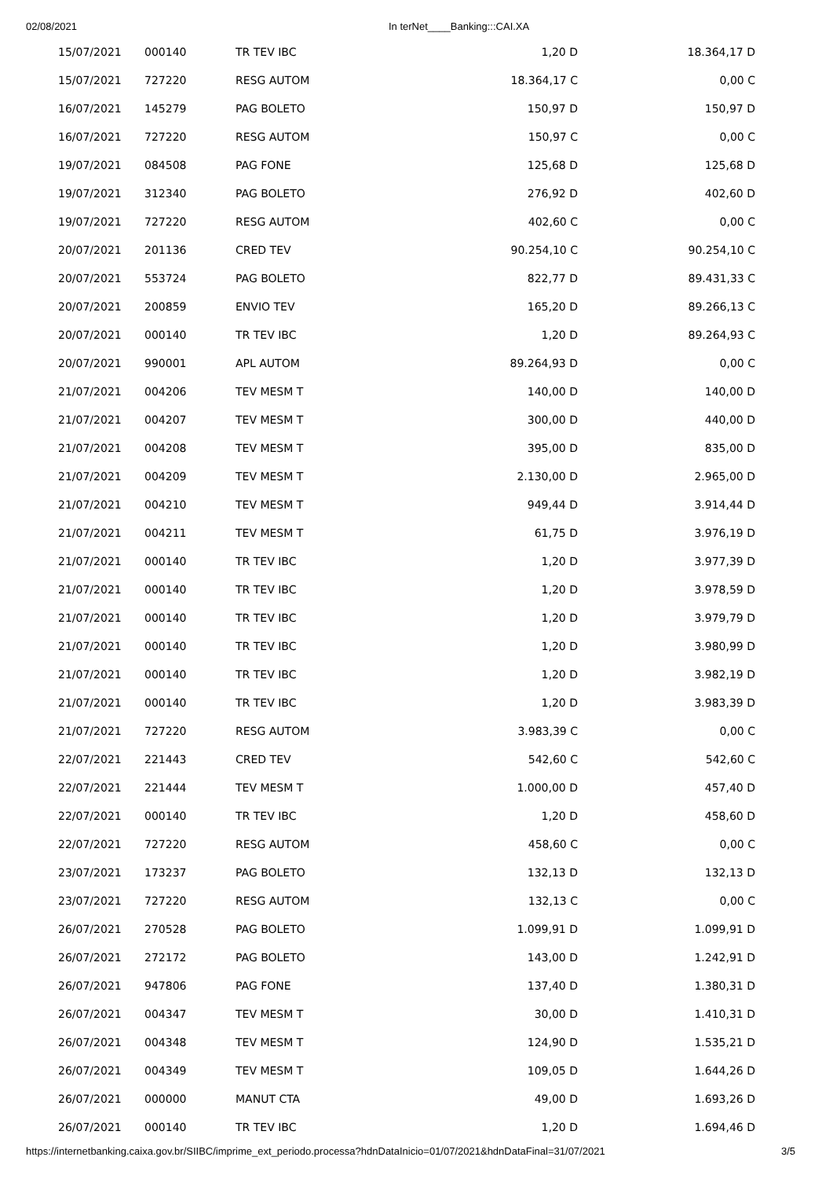02/08/2021
In terNet____Banking:::CAI.XA
| 15/07/2021 | 000140 | TR TEV IBC | 1,20 D | 18.364,17 D |
| 15/07/2021 | 727220 | RESG AUTOM | 18.364,17 C | 0,00 C |
| 16/07/2021 | 145279 | PAG BOLETO | 150,97 D | 150,97 D |
| 16/07/2021 | 727220 | RESG AUTOM | 150,97 C | 0,00 C |
| 19/07/2021 | 084508 | PAG FONE | 125,68 D | 125,68 D |
| 19/07/2021 | 312340 | PAG BOLETO | 276,92 D | 402,60 D |
| 19/07/2021 | 727220 | RESG AUTOM | 402,60 C | 0,00 C |
| 20/07/2021 | 201136 | CRED TEV | 90.254,10 C | 90.254,10 C |
| 20/07/2021 | 553724 | PAG BOLETO | 822,77 D | 89.431,33 C |
| 20/07/2021 | 200859 | ENVIO TEV | 165,20 D | 89.266,13 C |
| 20/07/2021 | 000140 | TR TEV IBC | 1,20 D | 89.264,93 C |
| 20/07/2021 | 990001 | APL AUTOM | 89.264,93 D | 0,00 C |
| 21/07/2021 | 004206 | TEV MESM T | 140,00 D | 140,00 D |
| 21/07/2021 | 004207 | TEV MESM T | 300,00 D | 440,00 D |
| 21/07/2021 | 004208 | TEV MESM T | 395,00 D | 835,00 D |
| 21/07/2021 | 004209 | TEV MESM T | 2.130,00 D | 2.965,00 D |
| 21/07/2021 | 004210 | TEV MESM T | 949,44 D | 3.914,44 D |
| 21/07/2021 | 004211 | TEV MESM T | 61,75 D | 3.976,19 D |
| 21/07/2021 | 000140 | TR TEV IBC | 1,20 D | 3.977,39 D |
| 21/07/2021 | 000140 | TR TEV IBC | 1,20 D | 3.978,59 D |
| 21/07/2021 | 000140 | TR TEV IBC | 1,20 D | 3.979,79 D |
| 21/07/2021 | 000140 | TR TEV IBC | 1,20 D | 3.980,99 D |
| 21/07/2021 | 000140 | TR TEV IBC | 1,20 D | 3.982,19 D |
| 21/07/2021 | 000140 | TR TEV IBC | 1,20 D | 3.983,39 D |
| 21/07/2021 | 727220 | RESG AUTOM | 3.983,39 C | 0,00 C |
| 22/07/2021 | 221443 | CRED TEV | 542,60 C | 542,60 C |
| 22/07/2021 | 221444 | TEV MESM T | 1.000,00 D | 457,40 D |
| 22/07/2021 | 000140 | TR TEV IBC | 1,20 D | 458,60 D |
| 22/07/2021 | 727220 | RESG AUTOM | 458,60 C | 0,00 C |
| 23/07/2021 | 173237 | PAG BOLETO | 132,13 D | 132,13 D |
| 23/07/2021 | 727220 | RESG AUTOM | 132,13 C | 0,00 C |
| 26/07/2021 | 270528 | PAG BOLETO | 1.099,91 D | 1.099,91 D |
| 26/07/2021 | 272172 | PAG BOLETO | 143,00 D | 1.242,91 D |
| 26/07/2021 | 947806 | PAG FONE | 137,40 D | 1.380,31 D |
| 26/07/2021 | 004347 | TEV MESM T | 30,00 D | 1.410,31 D |
| 26/07/2021 | 004348 | TEV MESM T | 124,90 D | 1.535,21 D |
| 26/07/2021 | 004349 | TEV MESM T | 109,05 D | 1.644,26 D |
| 26/07/2021 | 000000 | MANUT CTA | 49,00 D | 1.693,26 D |
| 26/07/2021 | 000140 | TR TEV IBC | 1,20 D | 1.694,46 D |
https://internetbanking.caixa.gov.br/SIIBC/imprime_ext_periodo.processa?hdnDataInicio=01/07/2021&hdnDataFinal=31/07/2021 3/5